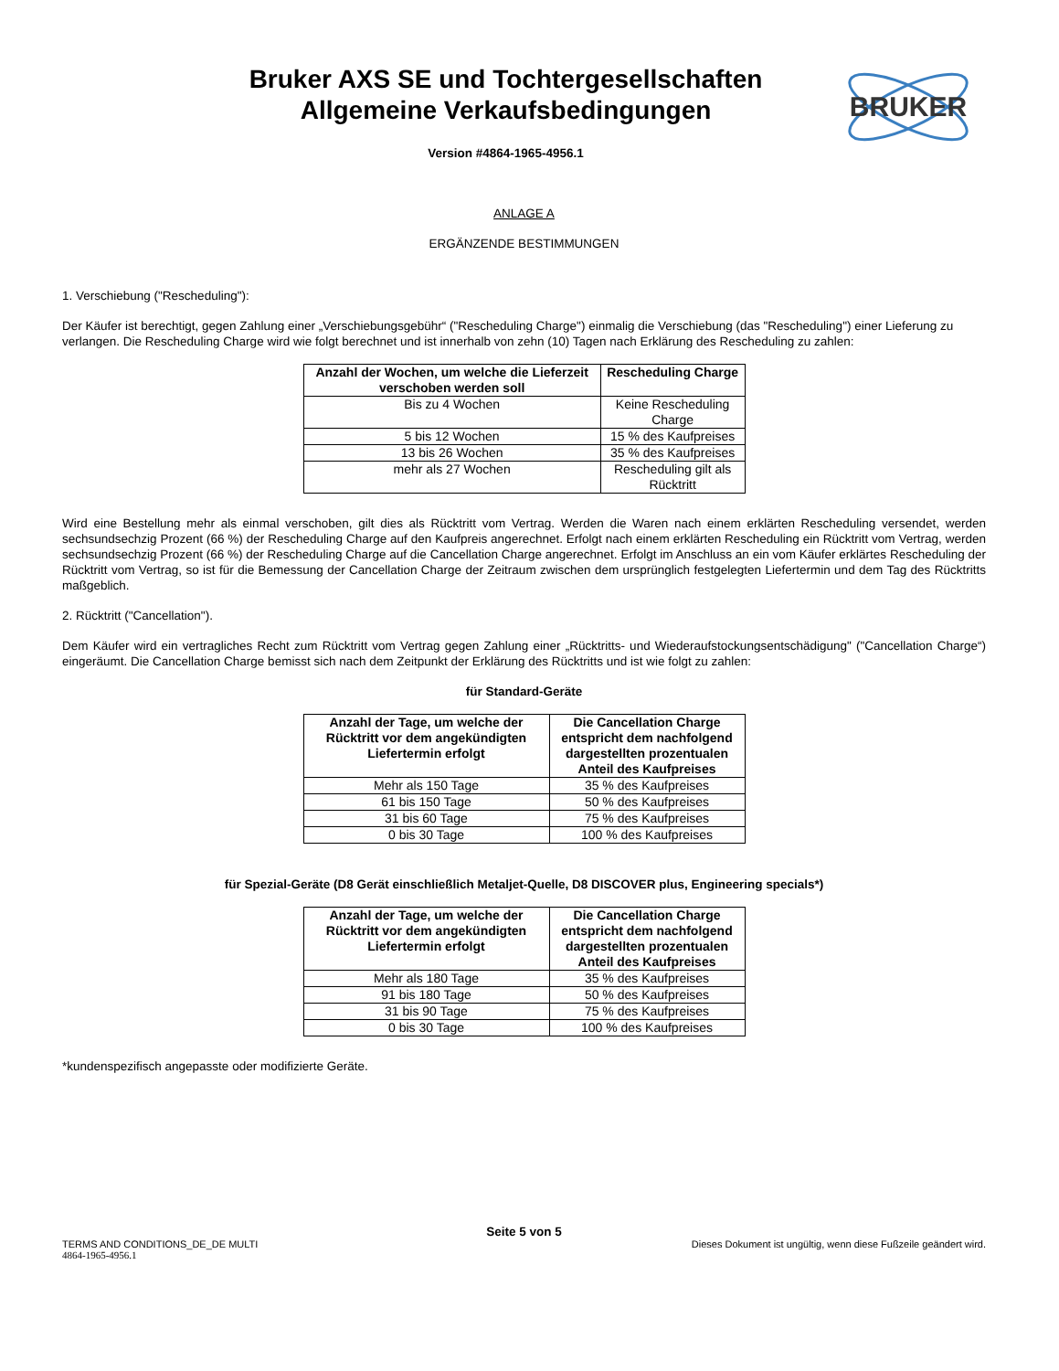Bruker AXS SE und Tochtergesellschaften
Allgemeine Verkaufsbedingungen
Version #4864-1965-4956.1
BRUKER
ANLAGE A
ERGÄNZENDE BESTIMMUNGEN
1. Verschiebung ("Rescheduling"):
Der Käufer ist berechtigt, gegen Zahlung einer „Verschiebungsgebühr“ ("Rescheduling Charge") einmalig die Verschiebung (das "Rescheduling") einer Lieferung zu verlangen. Die Rescheduling Charge wird wie folgt berechnet und ist innerhalb von zehn (10) Tagen nach Erklärung des Rescheduling zu zahlen:
| Anzahl der Wochen, um welche die Lieferzeit verschoben werden soll | Rescheduling Charge |
| --- | --- |
| Bis zu 4 Wochen | Keine Rescheduling Charge |
| 5 bis 12 Wochen | 15 % des Kaufpreises |
| 13 bis 26 Wochen | 35 % des Kaufpreises |
| mehr als 27 Wochen | Rescheduling gilt als Rücktritt |
Wird eine Bestellung mehr als einmal verschoben, gilt dies als Rücktritt vom Vertrag. Werden die Waren nach einem erklärten Rescheduling versendet, werden sechsundsechzig Prozent (66 %) der Rescheduling Charge auf den Kaufpreis angerechnet. Erfolgt nach einem erklärten Rescheduling ein Rücktritt vom Vertrag, werden sechsundsechzig Prozent (66 %) der Rescheduling Charge auf die Cancellation Charge angerechnet. Erfolgt im Anschluss an ein vom Käufer erklärtes Rescheduling der Rücktritt vom Vertrag, so ist für die Bemessung der Cancellation Charge der Zeitraum zwischen dem ursprünglich festgelegten Liefertermin und dem Tag des Rücktritts maßgeblich.
2. Rücktritt ("Cancellation").
Dem Käufer wird ein vertragliches Recht zum Rücktritt vom Vertrag gegen Zahlung einer „Rücktritts- und Wiederaufstockungsentschädigung" ("Cancellation Charge“) eingeräumt. Die Cancellation Charge bemisst sich nach dem Zeitpunkt der Erklärung des Rücktritts und ist wie folgt zu zahlen:
für Standard-Geräte
| Anzahl der Tage, um welche der Rücktritt vor dem angekündigten Liefertermin erfolgt | Die Cancellation Charge entspricht dem nachfolgend dargestellten prozentualen Anteil des Kaufpreises |
| --- | --- |
| Mehr als 150 Tage | 35 % des Kaufpreises |
| 61 bis 150 Tage | 50 % des Kaufpreises |
| 31 bis 60 Tage | 75 % des Kaufpreises |
| 0 bis 30 Tage | 100 % des Kaufpreises |
für Spezial-Geräte (D8 Gerät einschließlich Metaljet-Quelle, D8 DISCOVER plus, Engineering specials*)
| Anzahl der Tage, um welche der Rücktritt vor dem angekündigten Liefertermin erfolgt | Die Cancellation Charge entspricht dem nachfolgend dargestellten prozentualen Anteil des Kaufpreises |
| --- | --- |
| Mehr als 180 Tage | 35 % des Kaufpreises |
| 91 bis 180 Tage | 50 % des Kaufpreises |
| 31 bis 90 Tage | 75 % des Kaufpreises |
| 0 bis 30 Tage | 100 % des Kaufpreises |
*kundenspezifisch angepasste oder modifizierte Geräte.
Seite 5 von 5
TERMS AND CONDITIONS_DE_DE MULTI Dieses Dokument ist ungültig, wenn diese Fußzeile geändert wird.
4864-1965-4956.1